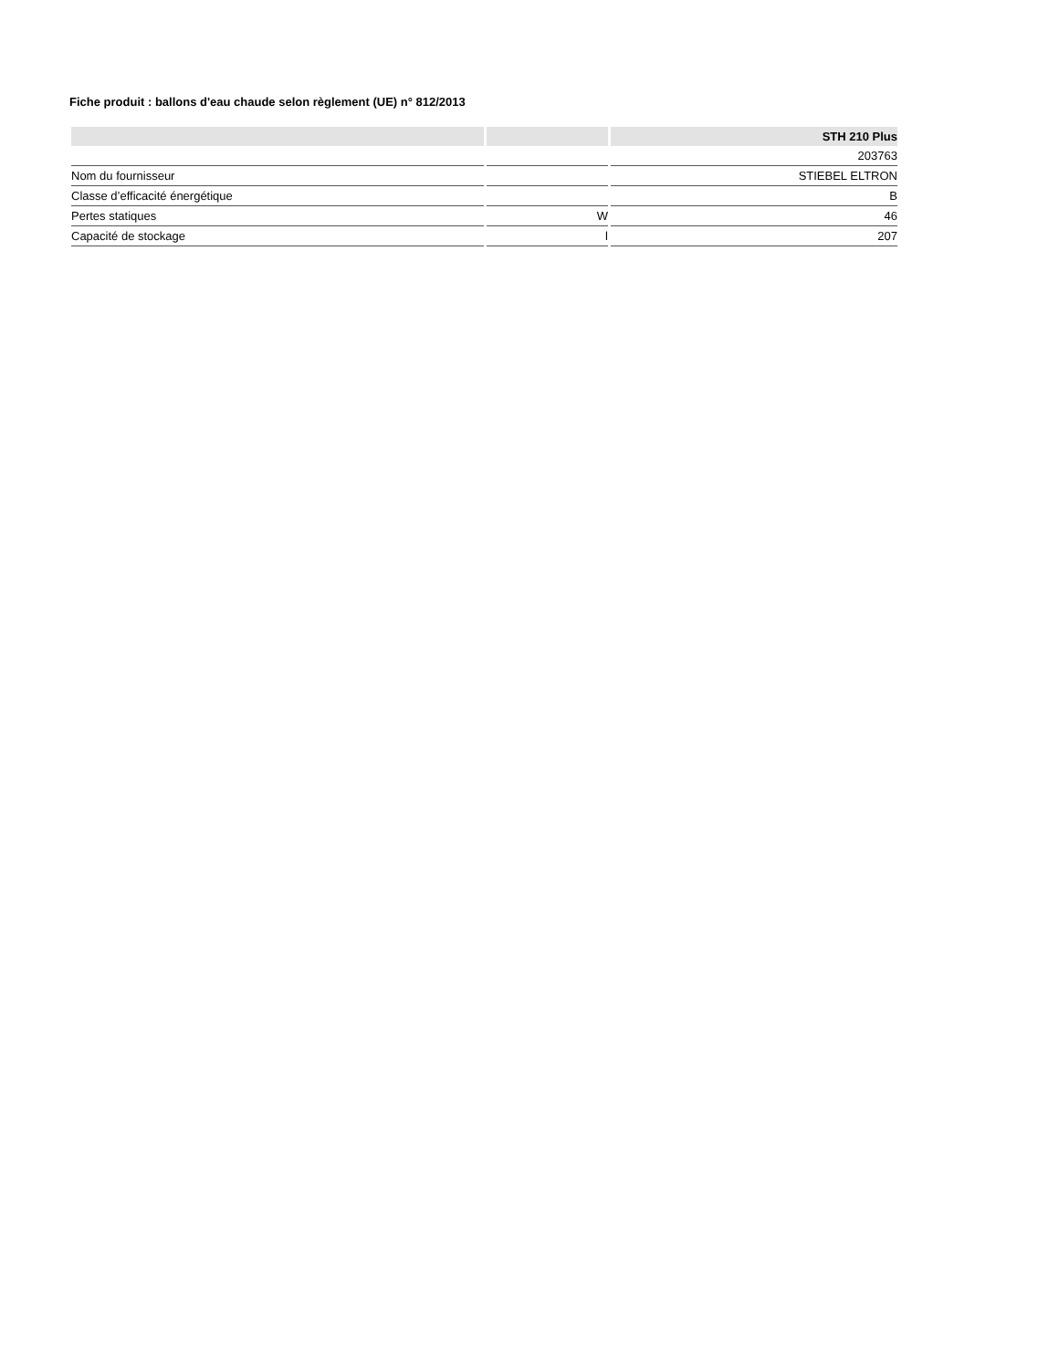Fiche produit : ballons d'eau chaude selon règlement (UE) n° 812/2013
| | | STH 210 Plus |
| --- | --- | --- |
| | | 203763 |
| Nom du fournisseur | | STIEBEL ELTRON |
| Classe d’efficacité énergétique | | B |
| Pertes statiques | W | 46 |
| Capacité de stockage | l | 207 |